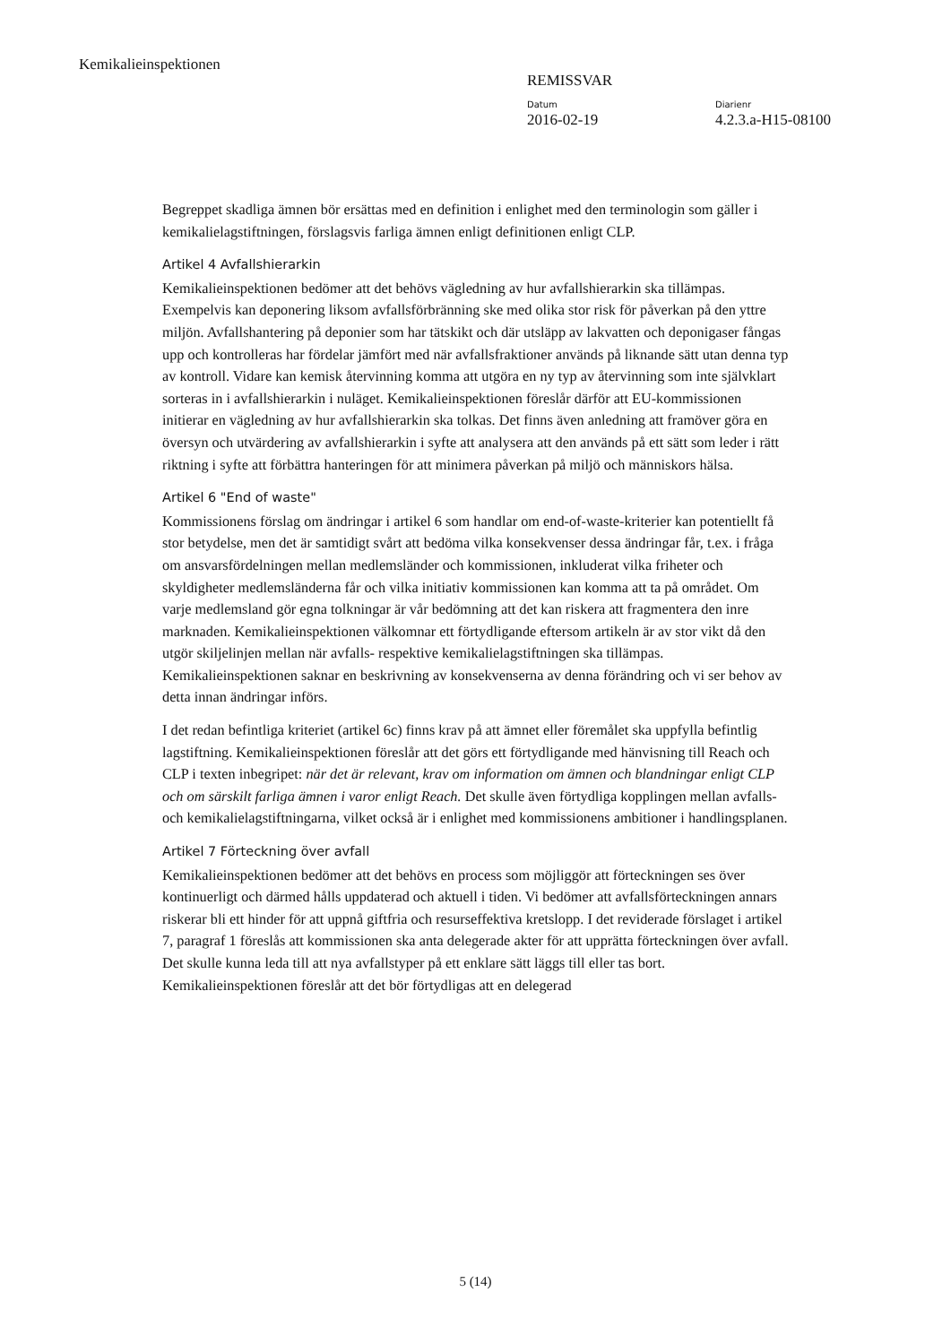Kemikalieinspektionen
REMISSVAR
Datum
2016-02-19
Diarienr
4.2.3.a-H15-08100
Begreppet skadliga ämnen bör ersättas med en definition i enlighet med den terminologin som gäller i kemikalielagstiftningen, förslagsvis farliga ämnen enligt definitionen enligt CLP.
Artikel 4 Avfallshierarkin
Kemikalieinspektionen bedömer att det behövs vägledning av hur avfallshierarkin ska tillämpas. Exempelvis kan deponering liksom avfallsförbränning ske med olika stor risk för påverkan på den yttre miljön. Avfallshantering på deponier som har tätskikt och där utsläpp av lakvatten och deponigaser fångas upp och kontrolleras har fördelar jämfört med när avfallsfraktioner används på liknande sätt utan denna typ av kontroll. Vidare kan kemisk återvinning komma att utgöra en ny typ av återvinning som inte självklart sorteras in i avfallshierarkin i nuläget. Kemikalieinspektionen föreslår därför att EU-kommissionen initierar en vägledning av hur avfallshierarkin ska tolkas. Det finns även anledning att framöver göra en översyn och utvärdering av avfallshierarkin i syfte att analysera att den används på ett sätt som leder i rätt riktning i syfte att förbättra hanteringen för att minimera påverkan på miljö och människors hälsa.
Artikel 6 "End of waste"
Kommissionens förslag om ändringar i artikel 6 som handlar om end-of-waste-kriterier kan potentiellt få stor betydelse, men det är samtidigt svårt att bedöma vilka konsekvenser dessa ändringar får, t.ex. i fråga om ansvarsfördelningen mellan medlemsländer och kommissionen, inkluderat vilka friheter och skyldigheter medlemsländerna får och vilka initiativ kommissionen kan komma att ta på området. Om varje medlemsland gör egna tolkningar är vår bedömning att det kan riskera att fragmentera den inre marknaden. Kemikalieinspektionen välkomnar ett förtydligande eftersom artikeln är av stor vikt då den utgör skiljelinjen mellan när avfalls- respektive kemikalielagstiftningen ska tillämpas. Kemikalieinspektionen saknar en beskrivning av konsekvenserna av denna förändring och vi ser behov av detta innan ändringar införs.
I det redan befintliga kriteriet (artikel 6c) finns krav på att ämnet eller föremålet ska uppfylla befintlig lagstiftning. Kemikalieinspektionen föreslår att det görs ett förtydligande med hänvisning till Reach och CLP i texten inbegripet: när det är relevant, krav om information om ämnen och blandningar enligt CLP och om särskilt farliga ämnen i varor enligt Reach. Det skulle även förtydliga kopplingen mellan avfalls- och kemikalielagstiftningarna, vilket också är i enlighet med kommissionens ambitioner i handlingsplanen.
Artikel 7 Förteckning över avfall
Kemikalieinspektionen bedömer att det behövs en process som möjliggör att förteckningen ses över kontinuerligt och därmed hålls uppdaterad och aktuell i tiden. Vi bedömer att avfallsförteckningen annars riskerar bli ett hinder för att uppnå giftfria och resurseffektiva kretslopp. I det reviderade förslaget i artikel 7, paragraf 1 föreslås att kommissionen ska anta delegerade akter för att upprätta förteckningen över avfall. Det skulle kunna leda till att nya avfallstyper på ett enklare sätt läggs till eller tas bort. Kemikalieinspektionen föreslår att det bör förtydligas att en delegerad
5 (14)